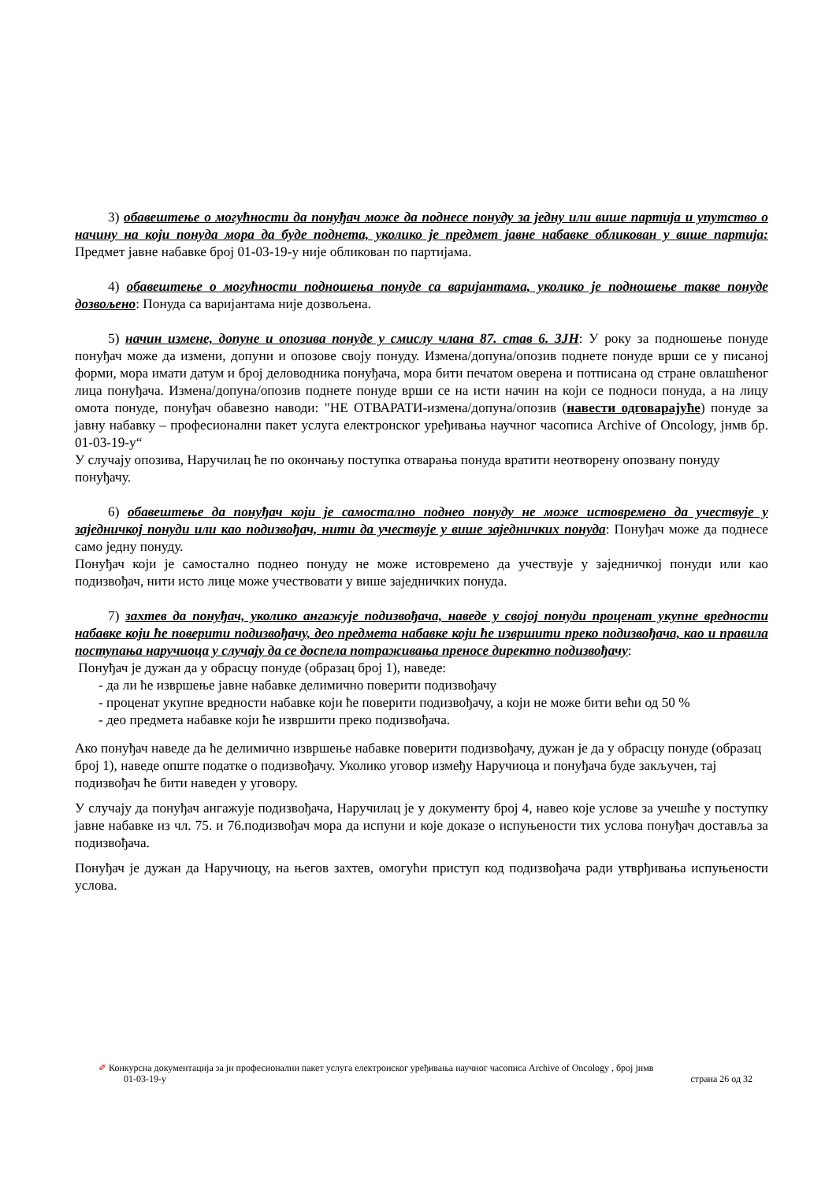3) обавештење о могућности да понуђач може да поднесе понуду за једну или више партија и упутство о начину на који понуда мора да буде поднета, уколико је предмет јавне набавке обликован у више партија: Предмет јавне набавке број 01-03-19-у није обликован по партијама.
4) обавештење о могућности подношења понуде са варијантама, уколико је подношење такве понуде дозвољено: Понуда са варијантама није дозвољена.
5) начин измене, допуне и опозива понуде у смислу члана 87. став 6. ЗЈН: У року за подношење понуде понуђач може да измени, допуни и опозове своју понуду. Измена/допуна/опозив поднете понуде врши се у писаној форми, мора имати датум и број деловодника понуђача, мора бити печатом оверена и потписана од стране овлашћеног лица понуђача. Измена/допуна/опозив поднете понуде врши се на исти начин на који се подноси понуда, а на лицу омота понуде, понуђач обавезно наводи: "НЕ ОТВАРАТИ-измена/допуна/опозив (навести одговарајуће) понуде за јавну набавку – професионални пакет услуга електронског уређивања научног часописа Archive of Oncology, јнмв бр. 01-03-19-у“
У случају опозива, Наручилац ће по окончању поступка отварања понуда вратити неотворену опозвану понуду понуђачу.
6) обавештење да понуђач који је самостално поднео понуду не може истовремено да учествује у заједничкој понуди или као подизвођач, нити да учествује у више заједничких понуда: Понуђач може да поднесе само једну понуду.
Понуђач који је самостално поднео понуду не може истовремено да учествује у заједничкој понуди или као подизвођач, нити исто лице може учествовати у више заједничких понуда.
7) захтев да понуђач, уколико ангажује подизвођача, наведе у својој понуди проценат укупне вредности набавке који ће поверити подизвођачу, део предмета набавке који ће извршити преко подизвођача, као и правила поступања наручиоца у случају да се доспела потраживања преносе директно подизвођачу:
Понуђач је дужан да у обрасцу понуде (образац број 1), наведе:
- да ли ће извршење јавне набавке делимично поверити подизвођачу
- проценат укупне вредности набавке који ће поверити подизвођачу, а који не може бити већи од 50 %
- део предмета набавке који ће извршити преко подизвођача.
Ако понуђач наведе да ће делимично извршење набавке поверити подизвођачу, дужан је да у обрасцу понуде (образац број 1), наведе опште податке о подизвођачу. Уколико уговор између Наручиоца и понуђача буде закључен, тај подизвођач ће бити наведен у уговору.
У случају да понуђач ангажује подизвођача, Наручилац је у документу број 4, навео које услове за учешће у поступку јавне набавке из чл. 75. и 76.подизвођач мора да испуни и које доказе о испуњености тих услова понуђач доставља за подизвођача.
Понуђач је дужан да Наручиоцу, на његов захтев, омогући приступ код подизвођача ради утврђивања испуњености услова.
✐ Конкурсна документација за јн професионални пакет услуга електронског уређивања научног часописа Archive of Oncology , број јнмв
01-03-19-у страна 26 од 32